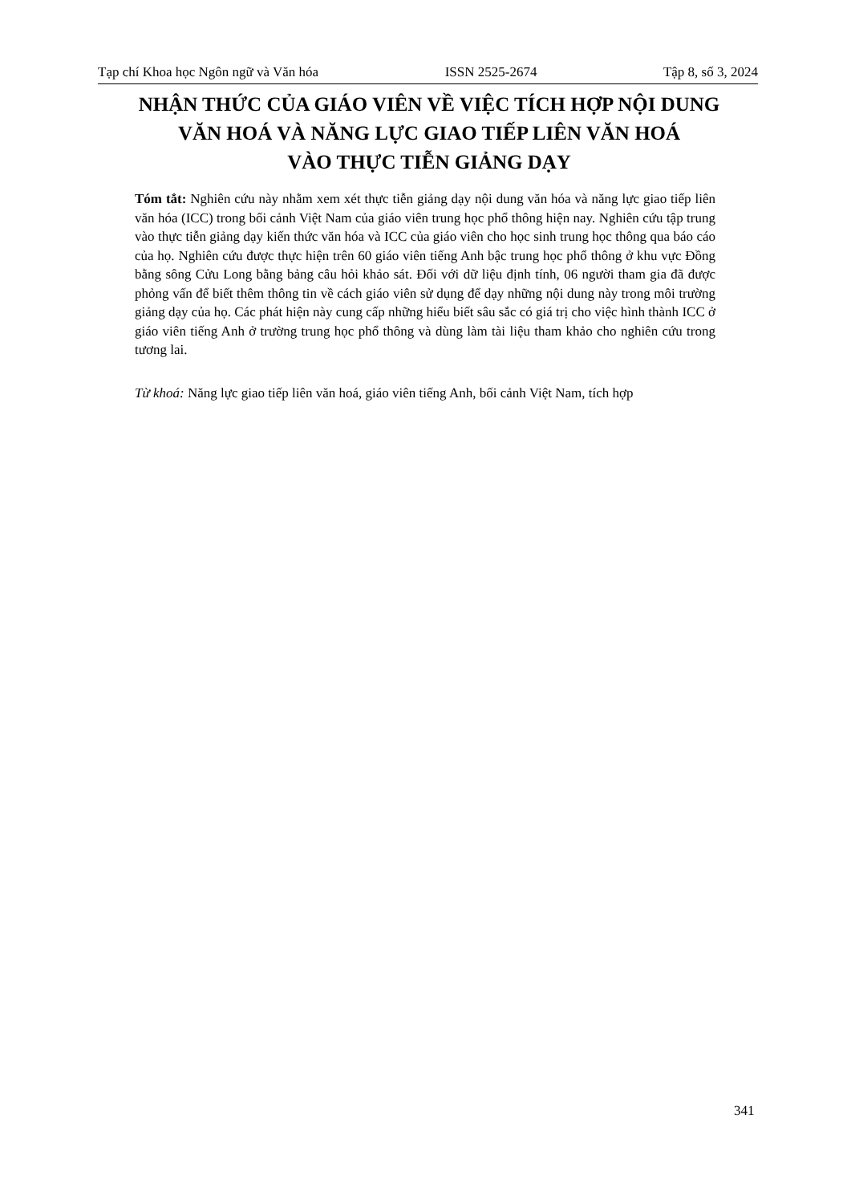Tạp chí Khoa học Ngôn ngữ và Văn hóa ISSN 2525-2674 Tập 8, số 3, 2024
NHẬN THỨC CỦA GIÁO VIÊN VỀ VIỆC TÍCH HỢP NỘI DUNG
VĂN HOÁ VÀ NĂNG LỰC GIAO TIẾP LIÊN VĂN HOÁ
VÀO THỰC TIỄN GIẢNG DẠY
Tóm tắt: Nghiên cứu này nhằm xem xét thực tiễn giảng dạy nội dung văn hóa và năng lực giao tiếp liên văn hóa (ICC) trong bối cảnh Việt Nam của giáo viên trung học phổ thông hiện nay. Nghiên cứu tập trung vào thực tiễn giảng dạy kiến thức văn hóa và ICC của giáo viên cho học sinh trung học thông qua báo cáo của họ. Nghiên cứu được thực hiện trên 60 giáo viên tiếng Anh bậc trung học phổ thông ở khu vực Đồng bằng sông Cửu Long bằng bảng câu hỏi khảo sát. Đối với dữ liệu định tính, 06 người tham gia đã được phỏng vấn để biết thêm thông tin về cách giáo viên sử dụng để dạy những nội dung này trong môi trường giảng dạy của họ. Các phát hiện này cung cấp những hiểu biết sâu sắc có giá trị cho việc hình thành ICC ở giáo viên tiếng Anh ở trường trung học phổ thông và dùng làm tài liệu tham khảo cho nghiên cứu trong tương lai.
Từ khoá: Năng lực giao tiếp liên văn hoá, giáo viên tiếng Anh, bối cảnh Việt Nam, tích hợp
341